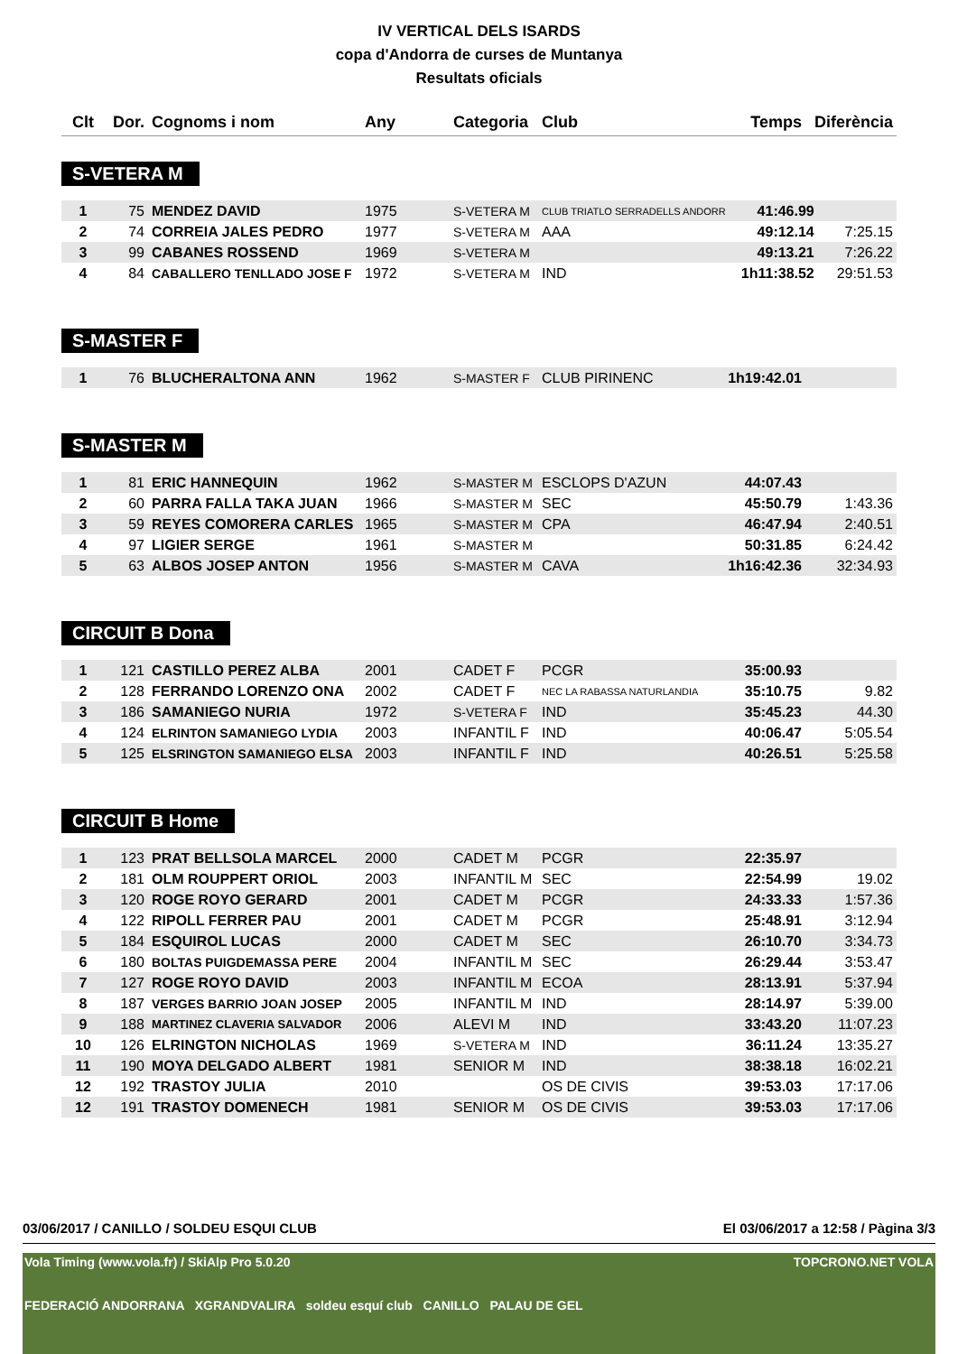IV VERTICAL DELS ISARDS
copa d'Andorra de curses de Muntanya
Resultats oficials
| Clt | Dor. | Cognoms i nom | Any | Categoria | Club | Temps | Diferència |
| --- | --- | --- | --- | --- | --- | --- | --- |
S-VETERA M
| 1 | 75 | MENDEZ DAVID | 1975 | S-VETERA M | CLUB TRIATLO SERRADELLS ANDORR | 41:46.99 | |
| 2 | 74 | CORREIA JALES PEDRO | 1977 | S-VETERA M | AAA | 49:12.14 | 7:25.15 |
| 3 | 99 | CABANES ROSSEND | 1969 | S-VETERA M | | 49:13.21 | 7:26.22 |
| 4 | 84 | CABALLERO TENLLADO JOSE F | 1972 | S-VETERA M | IND | 1h11:38.52 | 29:51.53 |
S-MASTER F
| 1 | 76 | BLUCHERALTONA ANN | 1962 | S-MASTER F | CLUB PIRINENC | 1h19:42.01 | |
S-MASTER M
| 1 | 81 | ERIC HANNEQUIN | 1962 | S-MASTER M | ESCLOPS D'AZUN | 44:07.43 | |
| 2 | 60 | PARRA FALLA TAKA JUAN | 1966 | S-MASTER M | SEC | 45:50.79 | 1:43.36 |
| 3 | 59 | REYES COMORERA CARLES | 1965 | S-MASTER M | CPA | 46:47.94 | 2:40.51 |
| 4 | 97 | LIGIER SERGE | 1961 | S-MASTER M | | 50:31.85 | 6:24.42 |
| 5 | 63 | ALBOS JOSEP ANTON | 1956 | S-MASTER M | CAVA | 1h16:42.36 | 32:34.93 |
CIRCUIT B Dona
| 1 | 121 | CASTILLO PEREZ ALBA | 2001 | CADET F | PCGR | 35:00.93 | |
| 2 | 128 | FERRANDO LORENZO ONA | 2002 | CADET F | NEC LA RABASSA NATURLANDIA | 35:10.75 | 9.82 |
| 3 | 186 | SAMANIEGO NURIA | 1972 | S-VETERA F | IND | 35:45.23 | 44.30 |
| 4 | 124 | ELRINTON SAMANIEGO LYDIA | 2003 | INFANTIL F | IND | 40:06.47 | 5:05.54 |
| 5 | 125 | ELSRINGTON SAMANIEGO ELSA | 2003 | INFANTIL F | IND | 40:26.51 | 5:25.58 |
CIRCUIT B Home
| 1 | 123 | PRAT BELLSOLA MARCEL | 2000 | CADET M | PCGR | 22:35.97 | |
| 2 | 181 | OLM ROUPPERT ORIOL | 2003 | INFANTIL M | SEC | 22:54.99 | 19.02 |
| 3 | 120 | ROGE ROYO GERARD | 2001 | CADET M | PCGR | 24:33.33 | 1:57.36 |
| 4 | 122 | RIPOLL FERRER PAU | 2001 | CADET M | PCGR | 25:48.91 | 3:12.94 |
| 5 | 184 | ESQUIROL LUCAS | 2000 | CADET M | SEC | 26:10.70 | 3:34.73 |
| 6 | 180 | BOLTAS PUIGDEMASSA PERE | 2004 | INFANTIL M | SEC | 26:29.44 | 3:53.47 |
| 7 | 127 | ROGE ROYO DAVID | 2003 | INFANTIL M | ECOA | 28:13.91 | 5:37.94 |
| 8 | 187 | VERGES BARRIO JOAN JOSEP | 2005 | INFANTIL M | IND | 28:14.97 | 5:39.00 |
| 9 | 188 | MARTINEZ CLAVERIA SALVADOR | 2006 | ALEVI M | IND | 33:43.20 | 11:07.23 |
| 10 | 126 | ELRINGTON NICHOLAS | 1969 | S-VETERA M | IND | 36:11.24 | 13:35.27 |
| 11 | 190 | MOYA DELGADO ALBERT | 1981 | SENIOR M | IND | 38:38.18 | 16:02.21 |
| 12 | 192 | TRASTOY JULIA | 2010 | | OS DE CIVIS | 39:53.03 | 17:17.06 |
| 12 | 191 | TRASTOY DOMENECH | 1981 | SENIOR M | OS DE CIVIS | 39:53.03 | 17:17.06 |
03/06/2017 / CANILLO / SOLDEU ESQUI CLUB El 03/06/2017 a 12:58 / Pàgina 3/3
Vola Timing (www.vola.fr) / SkiAlp Pro 5.0.20
FEDERACIÓ ANDORRANA XGRANDVALIRA soldeu esquí club CANILLO PALAU DE GEL TOPCRONO.NET VOLA